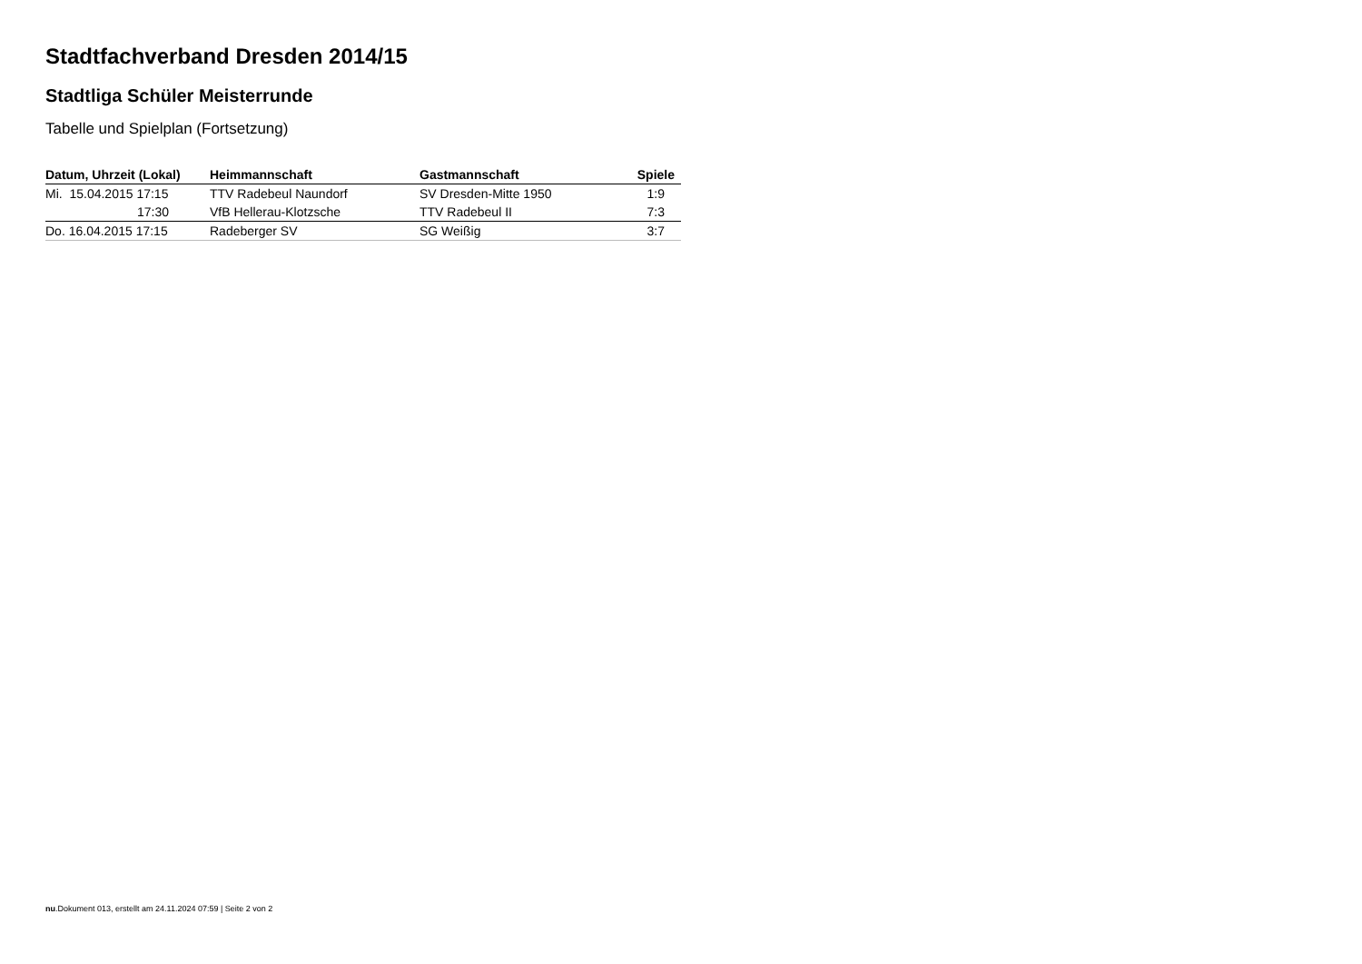Stadtfachverband Dresden 2014/15
Stadtliga Schüler Meisterrunde
Tabelle und Spielplan (Fortsetzung)
| Datum, Uhrzeit (Lokal) | Heimmannschaft | Gastmannschaft | Spiele |
| --- | --- | --- | --- |
| Mi. 15.04.2015 17:15 | TTV Radebeul Naundorf | SV Dresden-Mitte 1950 | 1:9 |
| 17:30 | VfB Hellerau-Klotzsche | TTV Radebeul II | 7:3 |
| Do. 16.04.2015 17:15 | Radeberger SV | SG Weißig | 3:7 |
nu.Dokument 013, erstellt am 24.11.2024 07:59 | Seite 2 von 2